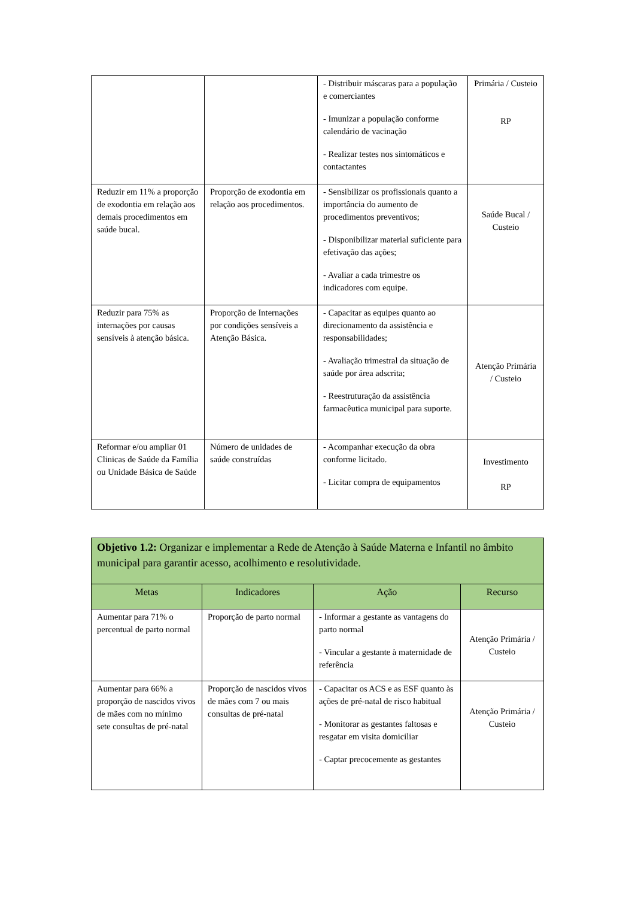| | | - Distribuir máscaras para a população e comerciantes - Imunizar a população conforme calendário de vacinação - Realizar testes nos sintomáticos e contactantes | Primária / Custeio RP |
| Reduzir em 11% a proporção de exodontia em relação aos demais procedimentos em saúde bucal. | Proporção de exodontia em relação aos procedimentos. | - Sensibilizar os profissionais quanto a importância do aumento de procedimentos preventivos; - Disponibilizar material suficiente para efetivação das ações; - Avaliar a cada trimestre os indicadores com equipe. | Saúde Bucal / Custeio |
| Reduzir para 75% as internações por causas sensíveis à atenção básica. | Proporção de Internações por condições sensíveis a Atenção Básica. | - Capacitar as equipes quanto ao direcionamento da assistência e responsabilidades; - Avaliação trimestral da situação de saúde por área adscrita; - Reestruturação da assistência farmacêutica municipal para suporte. | Atenção Primária / Custeio |
| Reformar e/ou ampliar 01 Clinicas de Saúde da Família ou Unidade Básica de Saúde | Número de unidades de saúde construídas | - Acompanhar execução da obra conforme licitado. - Licitar compra de equipamentos | Investimento RP |
| Objetivo 1.2: Organizar e implementar a Rede de Atenção à Saúde Materna e Infantil no âmbito municipal para garantir acesso, acolhimento e resolutividade. | | | |
| Metas | Indicadores | Ação | Recurso |
| Aumentar para 71% o percentual de parto normal | Proporção de parto normal | - Informar a gestante as vantagens do parto normal - Vincular a gestante à maternidade de referência | Atenção Primária / Custeio |
| Aumentar para 66% a proporção de nascidos vivos de mães com no mínimo sete consultas de pré-natal | Proporção de nascidos vivos de mães com 7 ou mais consultas de pré-natal | - Capacitar os ACS e as ESF quanto às ações de pré-natal de risco habitual - Monitorar as gestantes faltosas e resgatar em visita domiciliar - Captar precocemente as gestantes | Atenção Primária / Custeio |